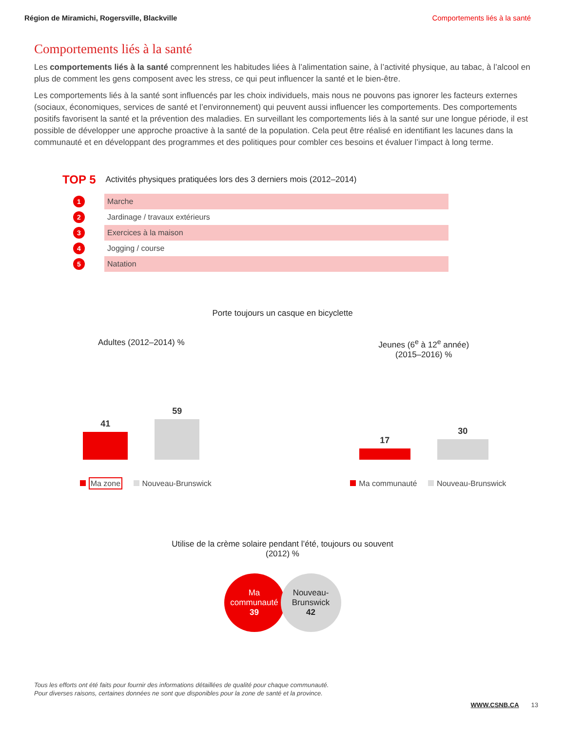Région de Miramichi, Rogersville, Blackville Comportements liés à la santé
Comportements liés à la santé
Les comportements liés à la santé comprennent les habitudes liées à l’alimentation saine, à l’activité physique, au tabac, à l’alcool en plus de comment les gens composent avec les stress, ce qui peut influencer la santé et le bien-être.
Les comportements liés à la santé sont influencés par les choix individuels, mais nous ne pouvons pas ignorer les facteurs externes (sociaux, économiques, services de santé et l’environnement) qui peuvent aussi influencer les comportements. Des comportements positifs favorisent la santé et la prévention des maladies. En surveillant les comportements liés à la santé sur une longue période, il est possible de développer une approche proactive à la santé de la population. Cela peut être réalisé en identifiant les lacunes dans la communauté et en développant des programmes et des politiques pour combler ces besoins et évaluer l’impact à long terme.
TOP 5 Activités physiques pratiquées lors des 3 derniers mois (2012–2014)
1 Marche
2 Jardinage / travaux extérieurs
3 Exercices à la maison
4 Jogging / course
5 Natation
Porte toujours un casque en bicyclette
Adultes (2012–2014) %
41
59
Ma zone Nouveau-Brunswick
Jeunes (6<sup>e</sup> à 12<sup>e</sup> année)
(2015–2016) %
17
30
Ma communauté Nouveau-Brunswick
Utilise de la crème solaire pendant l’été, toujours ou souvent
(2012) %
Ma communauté
39
Nouveau-Brunswick
42
Tous les efforts ont été faits pour fournir des informations détaillées de qualité pour chaque communauté.
Pour diverses raisons, certaines données ne sont que disponibles pour la zone de santé et la province.
WWW.CSNB.CA 13